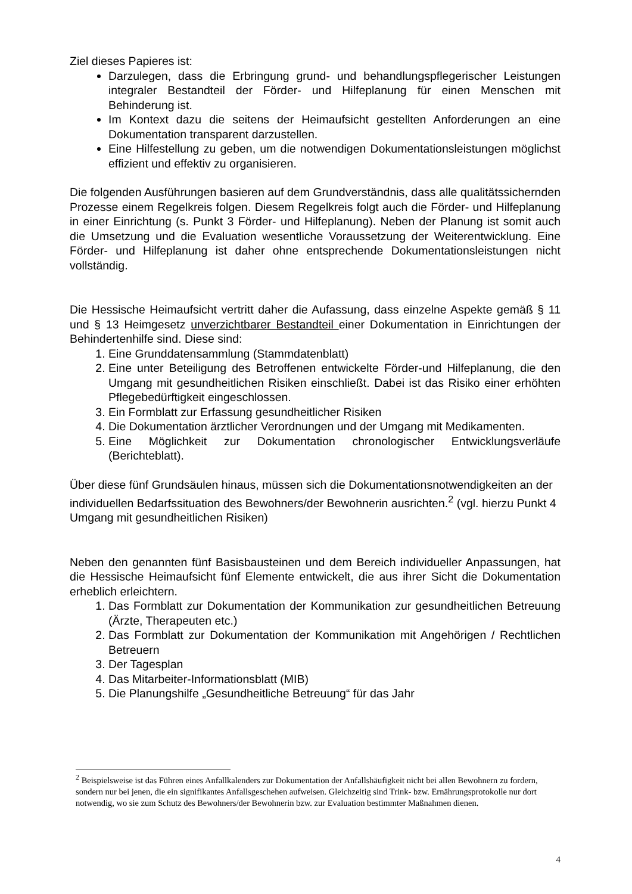Ziel dieses Papieres ist:
Darzulegen, dass die Erbringung grund- und behandlungspflegerischer Leistungen integraler Bestandteil der Förder- und Hilfeplanung für einen Menschen mit Behinderung ist.
Im Kontext dazu die seitens der Heimaufsicht gestellten Anforderungen an eine Dokumentation transparent darzustellen.
Eine Hilfestellung zu geben, um die notwendigen Dokumentationsleistungen möglichst effizient und effektiv zu organisieren.
Die folgenden Ausführungen basieren auf dem Grundverständnis, dass alle qualitätssichernden Prozesse einem Regelkreis folgen. Diesem Regelkreis folgt auch die Förder- und Hilfeplanung in einer Einrichtung (s. Punkt 3 Förder- und Hilfeplanung). Neben der Planung ist somit auch die Umsetzung und die Evaluation wesentliche Voraussetzung der Weiterentwicklung. Eine Förder- und Hilfeplanung ist daher ohne entsprechende Dokumentationsleistungen nicht vollständig.
Die Hessische Heimaufsicht vertritt daher die Aufassung, dass einzelne Aspekte gemäß § 11 und § 13 Heimgesetz unverzichtbarer Bestandteil einer Dokumentation in Einrichtungen der Behindertenhilfe sind. Diese sind:
1. Eine Grunddatensammlung (Stammdatenblatt)
2. Eine unter Beteiligung des Betroffenen entwickelte Förder-und Hilfeplanung, die den Umgang mit gesundheitlichen Risiken einschließt. Dabei ist das Risiko einer erhöhten Pflegebedürftigkeit eingeschlossen.
3. Ein Formblatt zur Erfassung gesundheitlicher Risiken
4. Die Dokumentation ärztlicher Verordnungen und der Umgang mit Medikamenten.
5. Eine Möglichkeit zur Dokumentation chronologischer Entwicklungsverläufe (Berichteblatt).
Über diese fünf Grundsäulen hinaus, müssen sich die Dokumentationsnotwendigkeiten an der individuellen Bedarfssituation des Bewohners/der Bewohnerin ausrichten.<sup>2</sup> (vgl. hierzu Punkt 4 Umgang mit gesundheitlichen Risiken)
Neben den genannten fünf Basisbausteinen und dem Bereich individueller Anpassungen, hat die Hessische Heimaufsicht fünf Elemente entwickelt, die aus ihrer Sicht die Dokumentation erheblich erleichtern.
1. Das Formblatt zur Dokumentation der Kommunikation zur gesundheitlichen Betreuung (Ärzte, Therapeuten etc.)
2. Das Formblatt zur Dokumentation der Kommunikation mit Angehörigen / Rechtlichen Betreuern
3. Der Tagesplan
4. Das Mitarbeiter-Informationsblatt (MIB)
5. Die Planungshilfe „Gesundheitliche Betreuung“ für das Jahr
<sup>2</sup> Beispielsweise ist das Führen eines Anfallkalenders zur Dokumentation der Anfallshäufigkeit nicht bei allen Bewohnern zu fordern, sondern nur bei jenen, die ein signifikantes Anfallsgeschehen aufweisen. Gleichzeitig sind Trink- bzw. Ernährungsprotokolle nur dort notwendig, wo sie zum Schutz des Bewohners/der Bewohnerin bzw. zur Evaluation bestimmter Maßnahmen dienen.
4